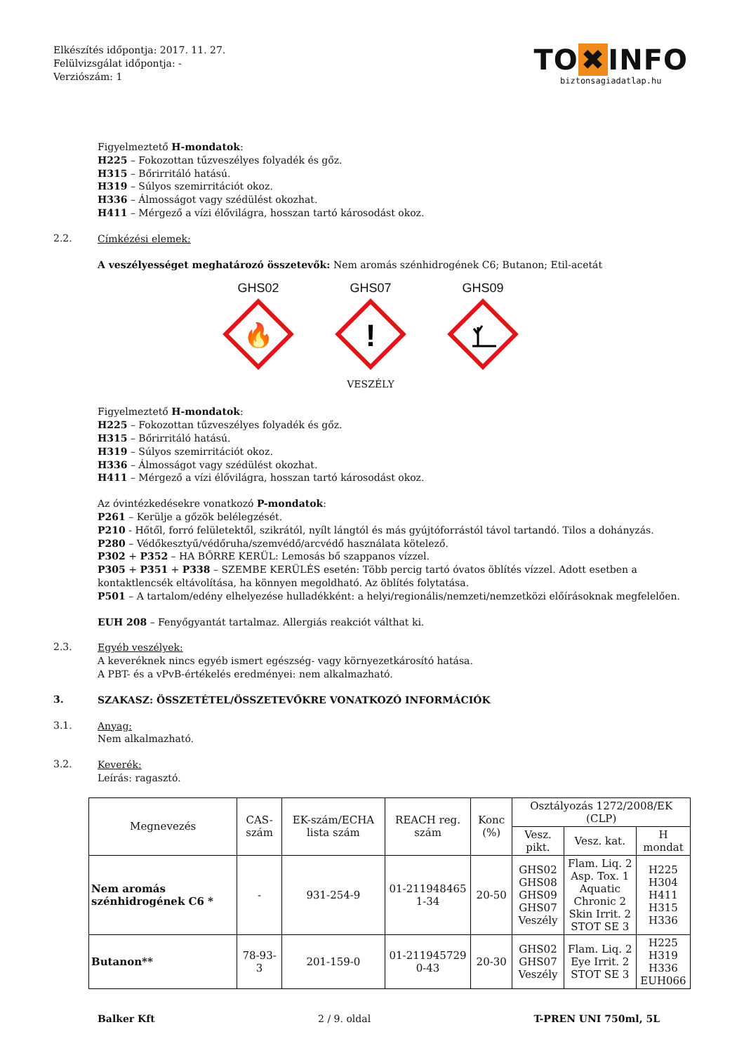Elkészítés időpontja: 2017. 11. 27.
Felülvizsgálat időpontja: -
Verziószám: 1
TO ✖ INFO
biztonsagiadatlap.hu
Figyelmeztető H-mondatok:
H225 – Fokozottan tűzveszélyes folyadék és gőz.
H315 – Bőrirritáló hatású.
H319 – Súlyos szemirritációt okoz.
H336 – Álmosságot vagy szédülést okozhat.
H411 – Mérgező a vízi élővilágra, hosszan tartó károsodást okoz.
2.2.
Címkézési elemek:
A veszélyességet meghatározó összetevők: Nem aromás szénhidrogének C6; Butanon; Etil-acetát
GHS02
🔥
GHS07
!
VESZÉLY
GHS09
Figyelmeztető H-mondatok:
H225 – Fokozottan tűzveszélyes folyadék és gőz.
H315 – Bőrirritáló hatású.
H319 – Súlyos szemirritációt okoz.
H336 – Álmosságot vagy szédülést okozhat.
H411 – Mérgező a vízi élővilágra, hosszan tartó károsodást okoz.
Az óvintézkedésekre vonatkozó P-mondatok:
P261 – Kerülje a gőzök belélegzését.
P210 - Hőtől, forró felületektől, szikrától, nyílt lángtól és más gyújtóforrástól távol tartandó. Tilos a dohányzás.
P280 – Védőkesztyű/védőruha/szemvédő/arcvédő használata kötelező.
P302 + P352 – HA BŐRRE KERÜL: Lemosás bő szappanos vízzel.
P305 + P351 + P338 – SZEMBE KERÜLÉS esetén: Több percig tartó óvatos öblítés vízzel. Adott esetben a kontaktlencsék eltávolítása, ha könnyen megoldható. Az öblítés folytatása.
P501 – A tartalom/edény elhelyezése hulladékként: a helyi/regionális/nemzeti/nemzetközi előírásoknak megfelelően.
EUH 208 – Fenyőgyantát tartalmaz. Allergiás reakciót válthat ki.
2.3.
Egyéb veszélyek:
A keveréknek nincs egyéb ismert egészség- vagy környezetkárosító hatása.
A PBT- és a vPvB-értékelés eredményei: nem alkalmazható.
3.
SZAKASZ: ÖSSZETÉTEL/ÖSSZETEVŐKRE VONATKOZÓ INFORMÁCIÓK
3.1.
Anyag:
Nem alkalmazható.
3.2.
Keverék:
Leírás: ragasztó.
| Megnevezés | CAS-szám | EK-szám/ECHA lista szám | REACH reg. szám | Konc (%) | Osztályozás 1272/2008/EK (CLP) | | |
| --- | --- | --- | --- | --- | --- | --- | --- |
| | | | | | Vesz. pikt. | Vesz. kat. | H mondat |
| Nem aromás szénhidrogének C6 * | - | 931-254-9 | 01-211948465 1-34 | 20-50 | GHS02 GHS08 GHS09 GHS07 Veszély | Flam. Liq. 2 Asp. Tox. 1 Aquatic Chronic 2 Skin Irrit. 2 STOT SE 3 | H225 H304 H411 H315 H336 |
| Butanon** | 78-93-3 | 201-159-0 | 01-211945729 0-43 | 20-30 | GHS02 GHS07 Veszély | Flam. Liq. 2 Eye Irrit. 2 STOT SE 3 | H225 H319 H336 EUH066 |
Balker Kft 2 / 9. oldal T-PREN UNI 750ml, 5L